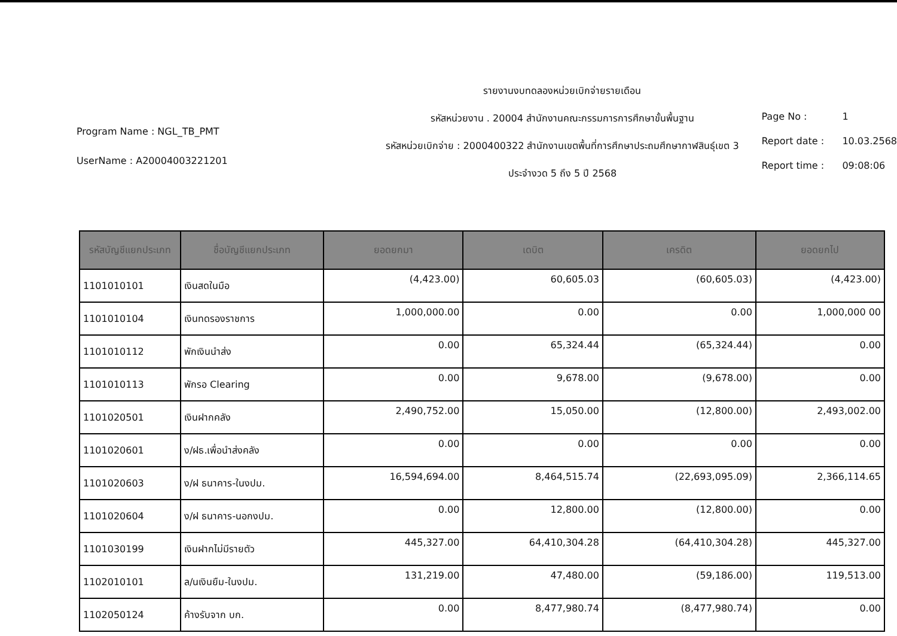Program Name : NGL_TB_PMT
UserName : A20004003221201
รายงานงบทดลองหน่วยเบิกจ่ายรายเดือน
รหัสหน่วยงาน . 20004 สำนักงานคณะกรรมการการศึกษาขั้นพื้นฐาน
รหัสหน่วยเบิกจ่าย : 2000400322 สำนักงานเขตพื้นที่การศึกษาประถมศึกษากาฬสินธุ์เขต 3
ประจำงวด 5 ถึง 5 ปี 2568
Page No : 1
Report date : 10.03.2568
Report time : 09:08:06
| รหัสบัญชีแยกประเภท | ชื่อบัญชีแยกประเภท | ยอดยกมา | เดบิต | เครดิต | ยอดยกไป |
| --- | --- | --- | --- | --- | --- |
| 1101010101 | เงินสดในมือ | (4,423.00) | 60,605.03 | (60,605.03) | (4,423.00) |
| 1101010104 | เงินทดรองราชการ | 1,000,000.00 | 0.00 | 0.00 | 1,000,000 00 |
| 1101010112 | พักเงินนำส่ง | 0.00 | 65,324.44 | (65,324.44) | 0.00 |
| 1101010113 | พักรอ Clearing | 0.00 | 9,678.00 | (9,678.00) | 0.00 |
| 1101020501 | เงินฝากคลัง | 2,490,752.00 | 15,050.00 | (12,800.00) | 2,493,002.00 |
| 1101020601 | ง/ฝธ.เพื่อนำส่งคลัง | 0.00 | 0.00 | 0.00 | 0.00 |
| 1101020603 | ง/ฝ ธนาคาร-ในงปม. | 16,594,694.00 | 8,464,515.74 | (22,693,095.09) | 2,366,114.65 |
| 1101020604 | ง/ฝ ธนาคาร-นอกงปม. | 0.00 | 12,800.00 | (12,800.00) | 0.00 |
| 1101030199 | เงินฝากไม่มีรายตัว | 445,327.00 | 64,410,304.28 | (64,410,304.28) | 445,327.00 |
| 1102010101 | ล/นเงินยืม-ในงปม. | 131,219.00 | 47,480.00 | (59,186.00) | 119,513.00 |
| 1102050124 | ค้างรับจาก บก. | 0.00 | 8,477,980.74 | (8,477,980.74) | 0.00 |